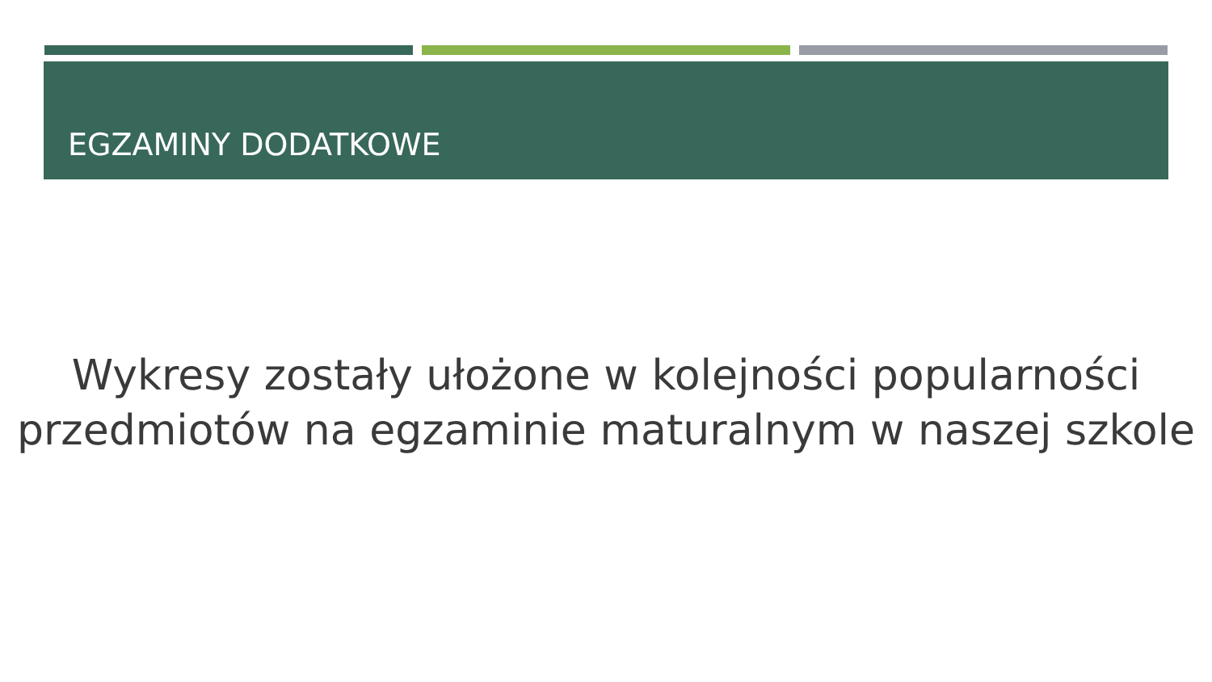EGZAMINY DODATKOWE
Wykresy zostały ułożone w kolejności popularności
przedmiotów na egzaminie maturalnym w naszej szkole